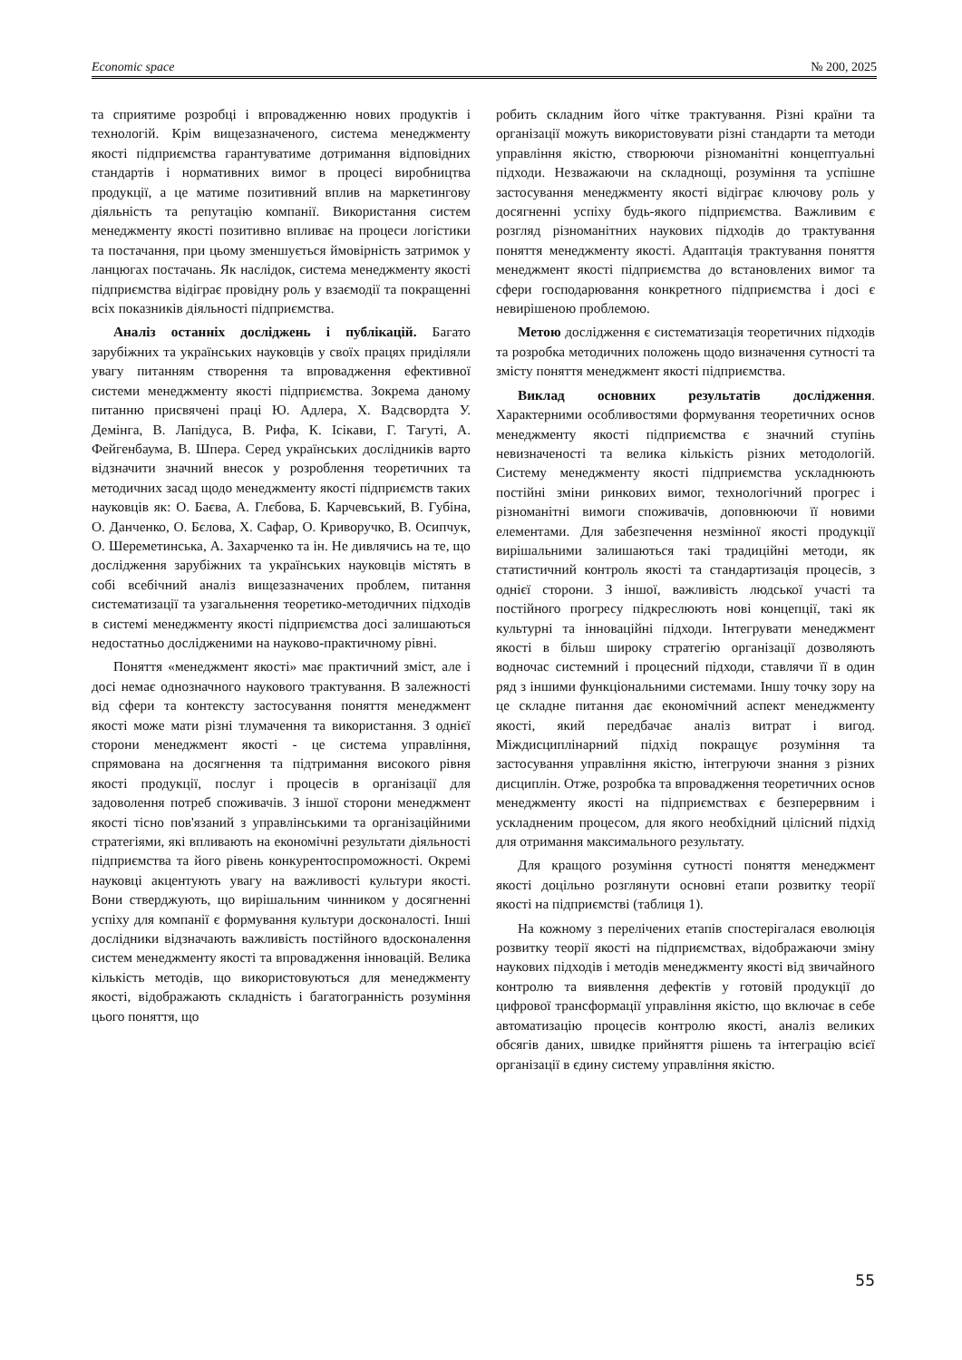Economic space № 200, 2025
та сприятиме розробці і впровадженню нових продуктів і технологій. Крім вищезазначеного, система менеджменту якості підприємства гарантуватиме дотримання відповідних стандартів і нормативних вимог в процесі виробництва продукції, а це матиме позитивний вплив на маркетингову діяльність та репутацію компанії. Використання систем менеджменту якості позитивно впливає на процеси логістики та постачання, при цьому зменшується ймовірність затримок у ланцюгах постачань. Як наслідок, система менеджменту якості підприємства відіграє провідну роль у взаємодії та покращенні всіх показників діяльності підприємства.
Аналіз останніх досліджень і публікацій. Багато зарубіжних та українських науковців у своїх працях приділяли увагу питанням створення та впровадження ефективної системи менеджменту якості підприємства. Зокрема даному питанню присвячені праці Ю. Адлера, Х. Вадсвордта У. Демінга, В. Лапідуса, В. Рифа, К. Ісікави, Г. Тагуті, А. Фейгенбаума, В. Шпера. Серед українських дослідників варто відзначити значний внесок у розроблення теоретичних та методичних засад щодо менеджменту якості підприємств таких науковців як: О. Баєва, А. Глєбова, Б. Карчевський, В. Губіна, О. Данченко, О. Бєлова, Х. Сафар, О. Криворучко, В. Осипчук, О. Шереметинська, А. Захарченко та ін. Не дивлячись на те, що дослідження зарубіжних та українських науковців містять в собі всебічний аналіз вищезазначених проблем, питання систематизації та узагальнення теоретико-методичних підходів в системі менеджменту якості підприємства досі залишаються недостатньо дослідженими на науково-практичному рівні.
Поняття «менеджмент якості» має практичний зміст, але і досі немає однозначного наукового трактування. В залежності від сфери та контексту застосування поняття менеджмент якості може мати різні тлумачення та використання. З однієї сторони менеджмент якості - це система управління, спрямована на досягнення та підтримання високого рівня якості продукції, послуг і процесів в організації для задоволення потреб споживачів. З іншої сторони менеджмент якості тісно пов'язаний з управлінськими та організаційними стратегіями, які впливають на економічні результати діяльності підприємства та його рівень конкурентоспроможності. Окремі науковці акцентують увагу на важливості культури якості. Вони стверджують, що вирішальним чинником у досягненні успіху для компанії є формування культури досконалості. Інші дослідники відзначають важливість постійного вдосконалення систем менеджменту якості та впровадження інновацій. Велика кількість методів, що використовуються для менеджменту якості, відображають складність і багатогранність розуміння цього поняття, що
робить складним його чітке трактування. Різні країни та організації можуть використовувати різні стандарти та методи управління якістю, створюючи різноманітні концептуальні підходи. Незважаючи на складнощі, розуміння та успішне застосування менеджменту якості відіграє ключову роль у досягненні успіху будь-якого підприємства. Важливим є розгляд різноманітних наукових підходів до трактування поняття менеджменту якості. Адаптація трактування поняття менеджмент якості підприємства до встановлених вимог та сфери господарювання конкретного підприємства і досі є невирішеною проблемою.
Метою дослідження є систематизація теоретичних підходів та розробка методичних положень щодо визначення сутності та змісту поняття менеджмент якості підприємства.
Виклад основних результатів дослідження. Характерними особливостями формування теоретичних основ менеджменту якості підприємства є значний ступінь невизначеності та велика кількість різних методологій. Систему менеджменту якості підприємства ускладнюють постійні зміни ринкових вимог, технологічний прогрес і різноманітні вимоги споживачів, доповнюючи її новими елементами. Для забезпечення незмінної якості продукції вирішальними залишаються такі традиційні методи, як статистичний контроль якості та стандартизація процесів, з однієї сторони. З іншої, важливість людської участі та постійного прогресу підкреслюють нові концепції, такі як культурні та інноваційні підходи. Інтегрувати менеджмент якості в більш широку стратегію організації дозволяють водночас системний і процесний підходи, ставлячи її в один ряд з іншими функціональними системами. Іншу точку зору на це складне питання дає економічний аспект менеджменту якості, який передбачає аналіз витрат і вигод. Міждисциплінарний підхід покращує розуміння та застосування управління якістю, інтегруючи знання з різних дисциплін. Отже, розробка та впровадження теоретичних основ менеджменту якості на підприємствах є безперервним і ускладненим процесом, для якого необхідний цілісний підхід для отримання максимального результату.
Для кращого розуміння сутності поняття менеджмент якості доцільно розглянути основні етапи розвитку теорії якості на підприємстві (таблиця 1).
На кожному з перелічених етапів спостерігалася еволюція розвитку теорії якості на підприємствах, відображаючи зміну наукових підходів і методів менеджменту якості від звичайного контролю та виявлення дефектів у готовій продукції до цифрової трансформації управління якістю, що включає в себе автоматизацію процесів контролю якості, аналіз великих обсягів даних, швидке прийняття рішень та інтеграцію всієї організації в єдину систему управління якістю.
55